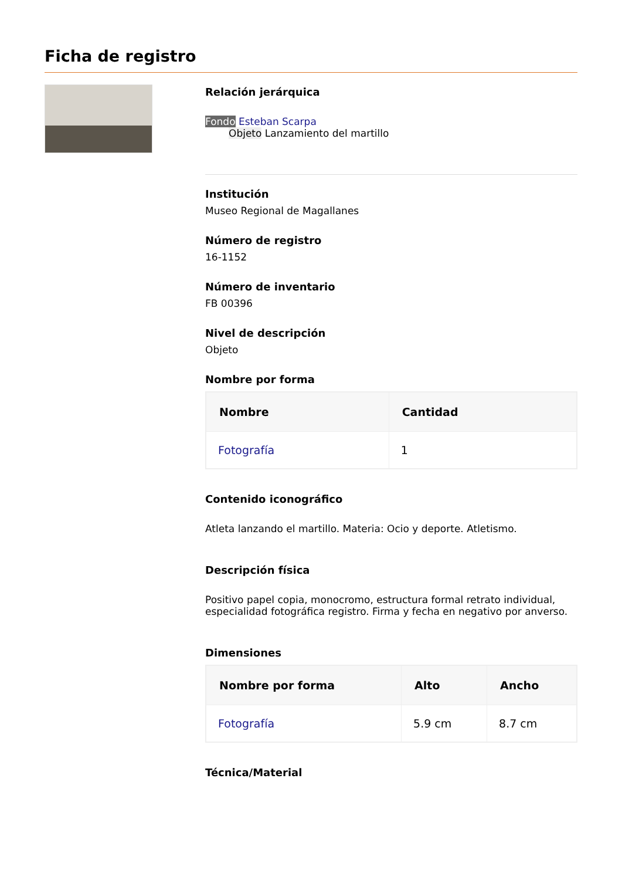Ficha de registro
Relación jerárquica
Fondo Esteban Scarpa
Objeto Lanzamiento del martillo
Institución
Museo Regional de Magallanes
Número de registro
16-1152
Número de inventario
FB 00396
Nivel de descripción
Objeto
Nombre por forma
| Nombre | Cantidad |
| --- | --- |
| Fotografía | 1 |
Contenido iconográfico
Atleta lanzando el martillo. Materia: Ocio y deporte. Atletismo.
Descripción física
Positivo papel copia, monocromo, estructura formal retrato individual, especialidad fotográfica registro. Firma y fecha en negativo por anverso.
Dimensiones
| Nombre por forma | Alto | Ancho |
| --- | --- | --- |
| Fotografía | 5.9 cm | 8.7 cm |
Técnica/Material